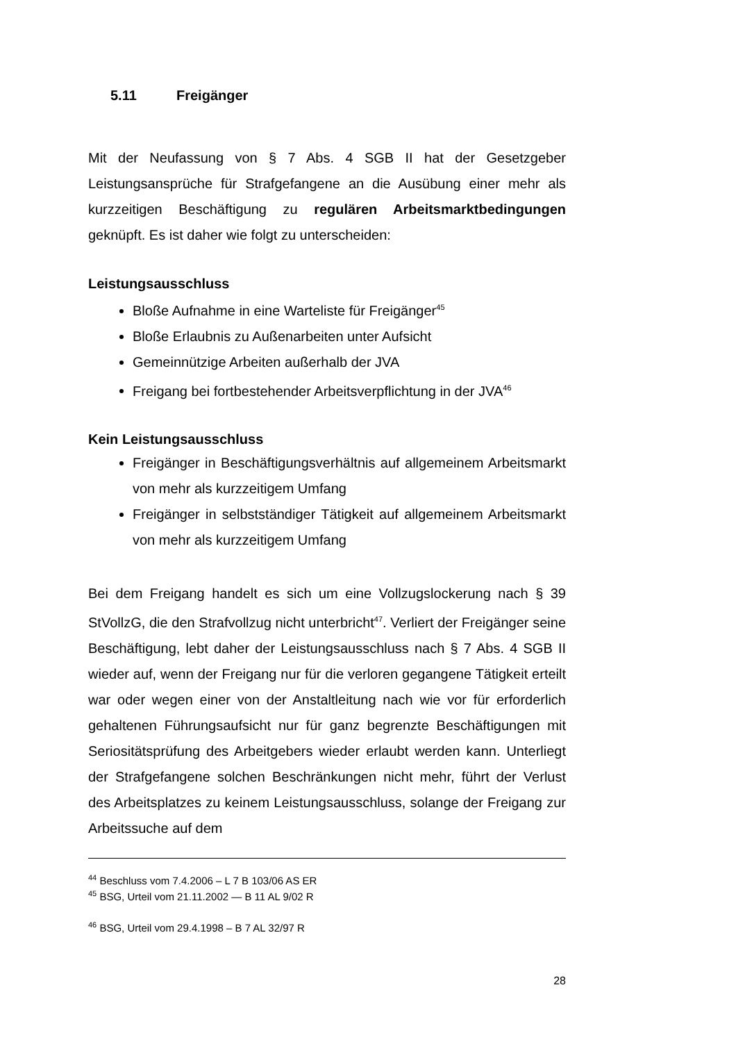5.11 Freigänger
Mit der Neufassung von § 7 Abs. 4 SGB II hat der Gesetzgeber Leistungsansprüche für Strafgefangene an die Ausübung einer mehr als kurzzeitigen Beschäftigung zu regulären Arbeitsmarktbedingungen geknüpft. Es ist daher wie folgt zu unterscheiden:
Leistungsausschluss
Bloße Aufnahme in eine Warteliste für Freigänger<sup>45</sup>
Bloße Erlaubnis zu Außenarbeiten unter Aufsicht
Gemeinnützige Arbeiten außerhalb der JVA
Freigang bei fortbestehender Arbeitsverpflichtung in der JVA<sup>46</sup>
Kein Leistungsausschluss
Freigänger in Beschäftigungsverhältnis auf allgemeinem Arbeitsmarkt von mehr als kurzzeitigem Umfang
Freigänger in selbstständiger Tätigkeit auf allgemeinem Arbeitsmarkt von mehr als kurzzeitigem Umfang
Bei dem Freigang handelt es sich um eine Vollzugslockerung nach § 39 StVollzG, die den Strafvollzug nicht unterbricht<sup>47</sup>. Verliert der Freigänger seine Beschäftigung, lebt daher der Leistungsausschluss nach § 7 Abs. 4 SGB II wieder auf, wenn der Freigang nur für die verloren gegangene Tätigkeit erteilt war oder wegen einer von der Anstaltleitung nach wie vor für erforderlich gehaltenen Führungsaufsicht nur für ganz begrenzte Beschäftigungen mit Seriositätsprüfung des Arbeitgebers wieder erlaubt werden kann. Unterliegt der Strafgefangene solchen Beschränkungen nicht mehr, führt der Verlust des Arbeitsplatzes zu keinem Leistungsausschluss, solange der Freigang zur Arbeitssuche auf dem
<sup>44</sup> Beschluss vom 7.4.2006 – L 7 B 103/06 AS ER
<sup>45</sup> BSG, Urteil vom 21.11.2002 — B 11 AL 9/02 R
<sup>46</sup> BSG, Urteil vom 29.4.1998 – B 7 AL 32/97 R
28